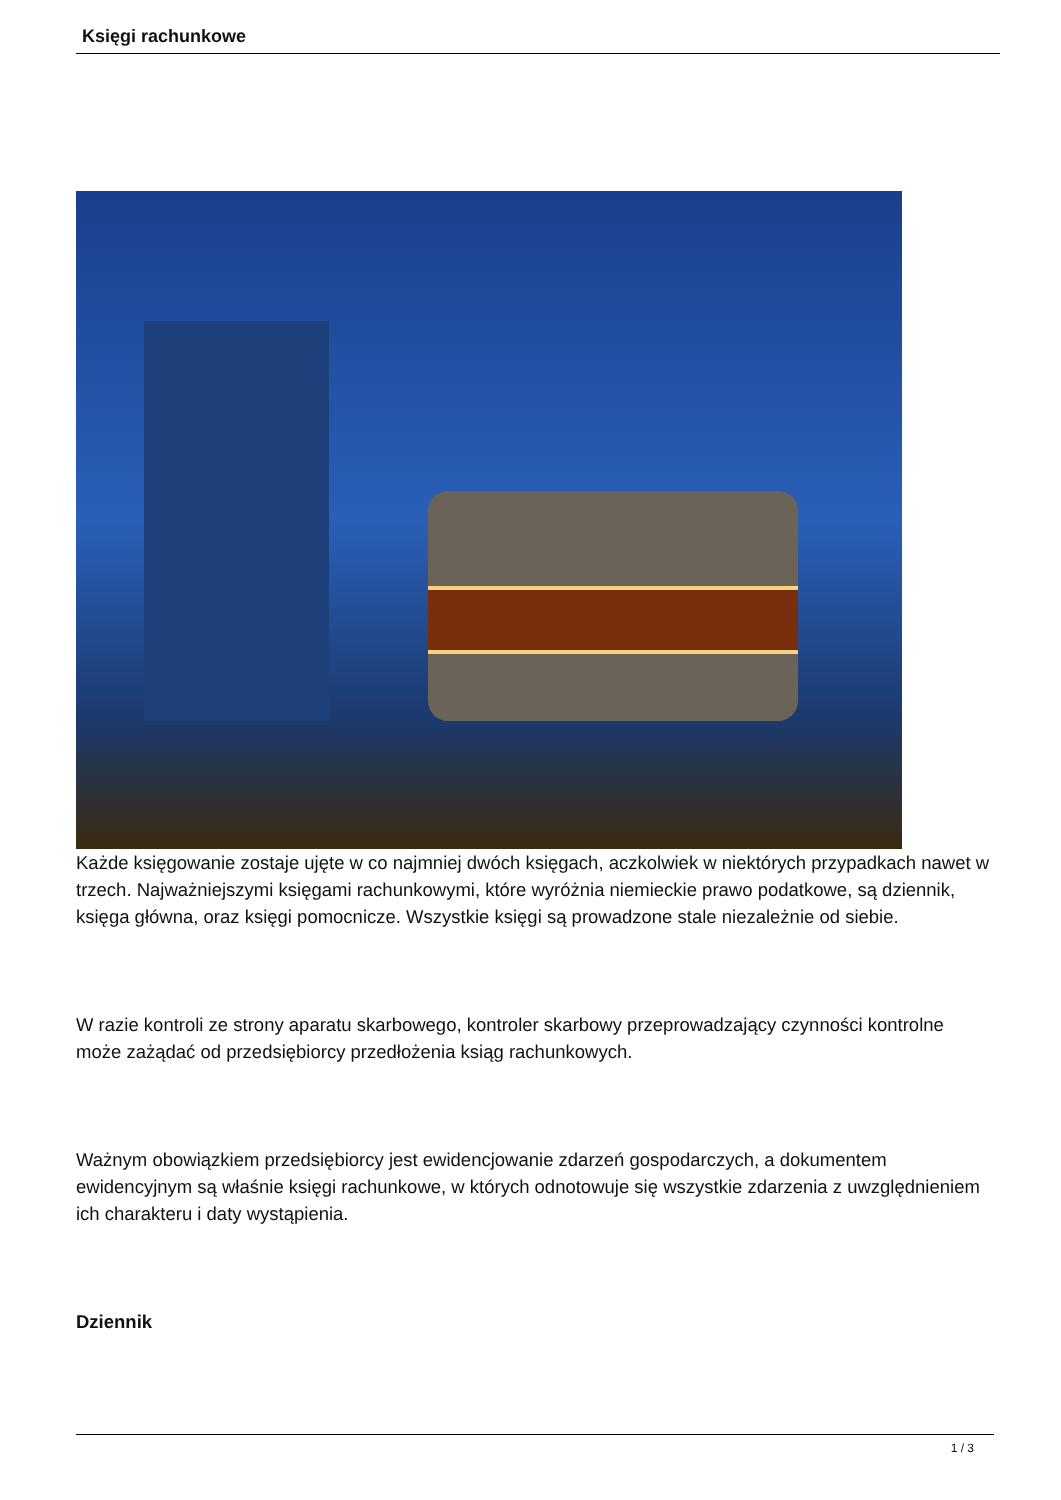Księgi rachunkowe
Każde księgowanie zostaje ujęte w co najmniej dwóch księgach, aczkolwiek w niektórych przypadkach nawet w trzech. Najważniejszymi księgami rachunkowymi, które wyróżnia niemieckie prawo podatkowe, są dziennik, księga główna, oraz księgi pomocnicze. Wszystkie księgi są prowadzone stale niezależnie od siebie.
W razie kontroli ze strony aparatu skarbowego, kontroler skarbowy przeprowadzający czynności kontrolne może zażądać od przedsiębiorcy przedłożenia ksiąg rachunkowych.
Ważnym obowiązkiem przedsiębiorcy jest ewidencjowanie zdarzeń gospodarczych, a dokumentem ewidencyjnym są właśnie księgi rachunkowe, w których odnotowuje się wszystkie zdarzenia z uwzględnieniem ich charakteru i daty wystąpienia.
Dziennik
1 / 3